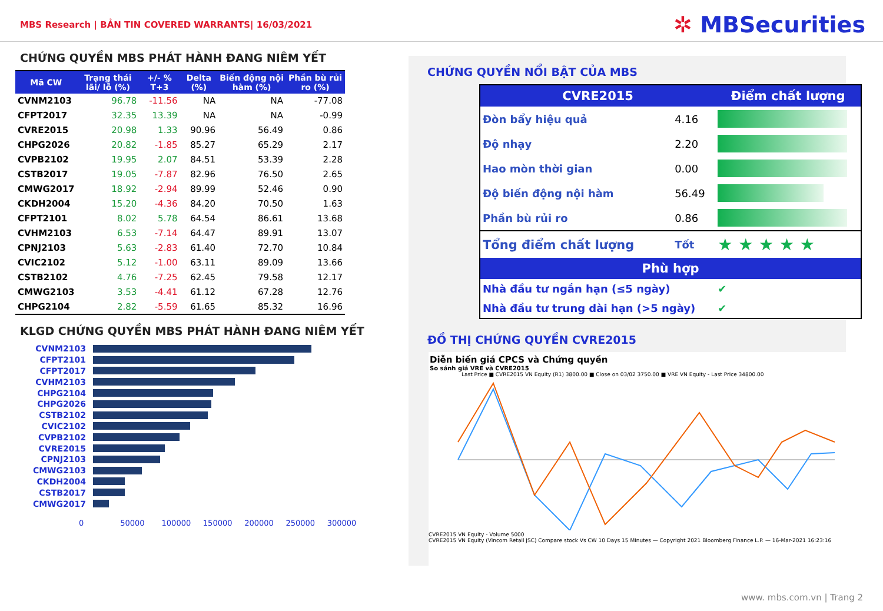MBS Research | BẢN TIN COVERED WARRANTS| 16/03/2021
✲ MBSecurities
CHỨNG QUYỀN MBS PHÁT HÀNH ĐANG NIÊM YẾT
| Mã CW | Trạng thái lãi/ lỗ (%) | +/- % T+3 | Delta (%) | Biến động nội hàm (%) | Phần bù rủi ro (%) |
| --- | --- | --- | --- | --- | --- |
| CVNM2103 | 96.78 | -11.56 | NA | NA | -77.08 |
| CFPT2017 | 32.35 | 13.39 | NA | NA | -0.99 |
| CVRE2015 | 20.98 | 1.33 | 90.96 | 56.49 | 0.86 |
| CHPG2026 | 20.82 | -1.85 | 85.27 | 65.29 | 2.17 |
| CVPB2102 | 19.95 | 2.07 | 84.51 | 53.39 | 2.28 |
| CSTB2017 | 19.05 | -7.87 | 82.96 | 76.50 | 2.65 |
| CMWG2017 | 18.92 | -2.94 | 89.99 | 52.46 | 0.90 |
| CKDH2004 | 15.20 | -4.36 | 84.20 | 70.50 | 1.63 |
| CFPT2101 | 8.02 | 5.78 | 64.54 | 86.61 | 13.68 |
| CVHM2103 | 6.53 | -7.14 | 64.47 | 89.91 | 13.07 |
| CPNJ2103 | 5.63 | -2.83 | 61.40 | 72.70 | 10.84 |
| CVIC2102 | 5.12 | -1.00 | 63.11 | 89.09 | 13.66 |
| CSTB2102 | 4.76 | -7.25 | 62.45 | 79.58 | 12.17 |
| CMWG2103 | 3.53 | -4.41 | 61.12 | 67.28 | 12.76 |
| CHPG2104 | 2.82 | -5.59 | 61.65 | 85.32 | 16.96 |
KLGD CHỨNG QUYỀN MBS PHÁT HÀNH ĐANG NIÊM YẾT
CVNM2103
CFPT2101
CFPT2017
CVHM2103
CHPG2104
CHPG2026
CSTB2102
CVIC2102
CVPB2102
CVRE2015
CPNJ2103
CMWG2103
CKDH2004
CSTB2017
CMWG2017
0 50000 100000 150000 200000 250000 300000
CHỨNG QUYỀN NỔI BẬT CỦA MBS
| CVRE2015 | | Điểm chất lượng |
| --- | --- | --- |
| Đòn bẩy hiệu quả | 4.16 | |
| Độ nhạy | 2.20 | |
| Hao mòn thời gian | 0.00 | |
| Độ biến động nội hàm | 56.49 | |
| Phần bù rủi ro | 0.86 | |
| Tổng điểm chất lượng | Tốt | ★ ★ ★ ★ ★ |
| Phù hợp | | |
| Nhà đầu tư ngắn hạn (≤5 ngày) | | ✔ |
| Nhà đầu tư trung dài hạn (>5 ngày) | | ✔ |
ĐỒ THỊ CHỨNG QUYỀN CVRE2015
Diễn biến giá CPCS và Chứng quyền
So sánh giá VRE và CVRE2015
Last Price ■ CVRE2015 VN Equity (R1) 3800.00 ■ Close on 03/02 3750.00 ■ VRE VN Equity - Last Price 34800.00
CVRE2015 VN Equity - Volume 5000
CVRE2015 VN Equity (Vincom Retail JSC) Compare stock Vs CW 10 Days 15 Minutes — Copyright 2021 Bloomberg Finance L.P. — 16-Mar-2021 16:23:16
www. mbs.com.vn | Trang 2